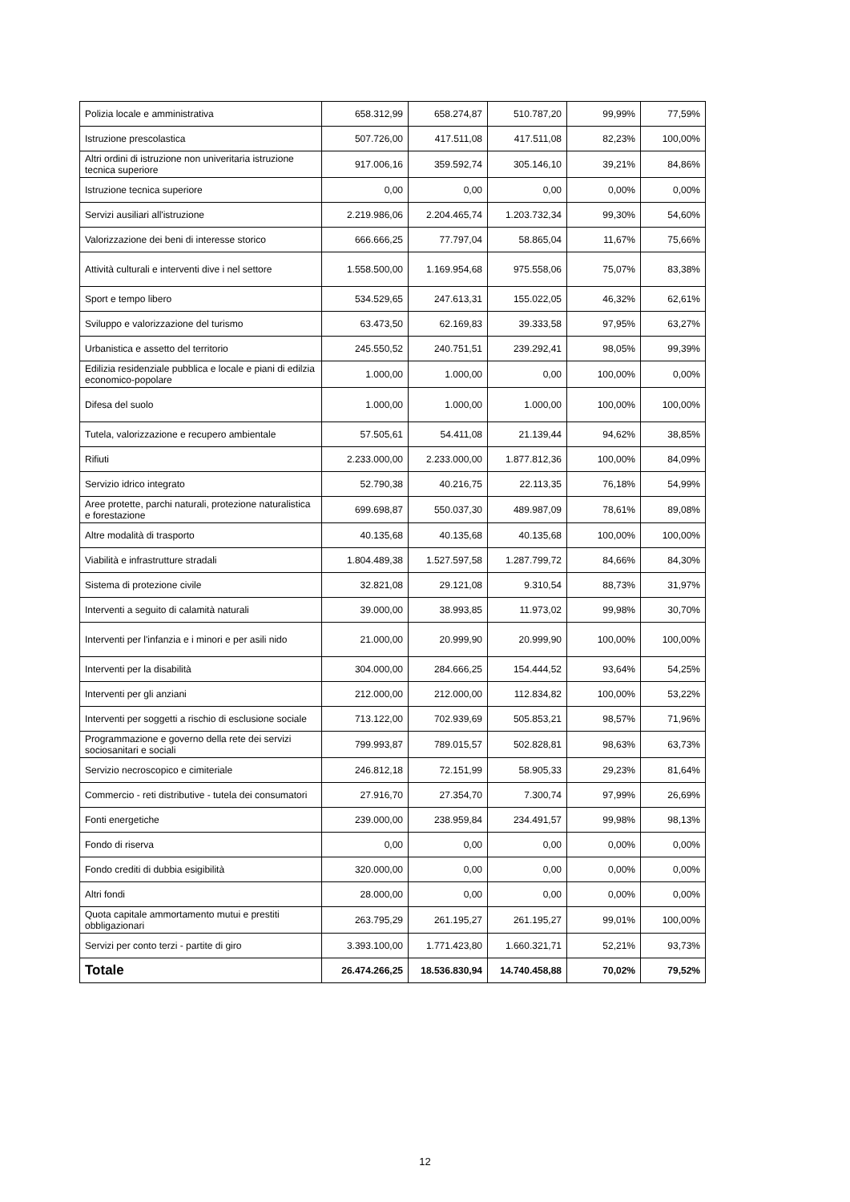| Polizia locale e amministrativa | 658.312,99 | 658.274,87 | 510.787,20 | 99,99% | 77,59% |
| Istruzione prescolastica | 507.726,00 | 417.511,08 | 417.511,08 | 82,23% | 100,00% |
| Altri ordini di istruzione non univeritaria istruzione tecnica superiore | 917.006,16 | 359.592,74 | 305.146,10 | 39,21% | 84,86% |
| Istruzione tecnica superiore | 0,00 | 0,00 | 0,00 | 0,00% | 0,00% |
| Servizi ausiliari all'istruzione | 2.219.986,06 | 2.204.465,74 | 1.203.732,34 | 99,30% | 54,60% |
| Valorizzazione dei beni di interesse storico | 666.666,25 | 77.797,04 | 58.865,04 | 11,67% | 75,66% |
| Attività culturali e interventi dive i nel settore | 1.558.500,00 | 1.169.954,68 | 975.558,06 | 75,07% | 83,38% |
| Sport e tempo libero | 534.529,65 | 247.613,31 | 155.022,05 | 46,32% | 62,61% |
| Sviluppo e valorizzazione del turismo | 63.473,50 | 62.169,83 | 39.333,58 | 97,95% | 63,27% |
| Urbanistica e assetto del territorio | 245.550,52 | 240.751,51 | 239.292,41 | 98,05% | 99,39% |
| Edilizia residenziale pubblica e locale e piani di edilzia economico-popolare | 1.000,00 | 1.000,00 | 0,00 | 100,00% | 0,00% |
| Difesa del suolo | 1.000,00 | 1.000,00 | 1.000,00 | 100,00% | 100,00% |
| Tutela, valorizzazione e recupero ambientale | 57.505,61 | 54.411,08 | 21.139,44 | 94,62% | 38,85% |
| Rifiuti | 2.233.000,00 | 2.233.000,00 | 1.877.812,36 | 100,00% | 84,09% |
| Servizio idrico integrato | 52.790,38 | 40.216,75 | 22.113,35 | 76,18% | 54,99% |
| Aree protette, parchi naturali, protezione naturalistica e forestazione | 699.698,87 | 550.037,30 | 489.987,09 | 78,61% | 89,08% |
| Altre modalità di trasporto | 40.135,68 | 40.135,68 | 40.135,68 | 100,00% | 100,00% |
| Viabilità e infrastrutture stradali | 1.804.489,38 | 1.527.597,58 | 1.287.799,72 | 84,66% | 84,30% |
| Sistema di protezione civile | 32.821,08 | 29.121,08 | 9.310,54 | 88,73% | 31,97% |
| Interventi a seguito di calamità naturali | 39.000,00 | 38.993,85 | 11.973,02 | 99,98% | 30,70% |
| Interventi per l'infanzia e i minori e per asili nido | 21.000,00 | 20.999,90 | 20.999,90 | 100,00% | 100,00% |
| Interventi per la disabilità | 304.000,00 | 284.666,25 | 154.444,52 | 93,64% | 54,25% |
| Interventi per gli anziani | 212.000,00 | 212.000,00 | 112.834,82 | 100,00% | 53,22% |
| Interventi per soggetti a rischio di esclusione sociale | 713.122,00 | 702.939,69 | 505.853,21 | 98,57% | 71,96% |
| Programmazione e governo della rete dei servizi sociosanitari e sociali | 799.993,87 | 789.015,57 | 502.828,81 | 98,63% | 63,73% |
| Servizio necroscopico e cimiteriale | 246.812,18 | 72.151,99 | 58.905,33 | 29,23% | 81,64% |
| Commercio - reti distributive - tutela dei consumatori | 27.916,70 | 27.354,70 | 7.300,74 | 97,99% | 26,69% |
| Fonti energetiche | 239.000,00 | 238.959,84 | 234.491,57 | 99,98% | 98,13% |
| Fondo di riserva | 0,00 | 0,00 | 0,00 | 0,00% | 0,00% |
| Fondo crediti di dubbia esigibilità | 320.000,00 | 0,00 | 0,00 | 0,00% | 0,00% |
| Altri fondi | 28.000,00 | 0,00 | 0,00 | 0,00% | 0,00% |
| Quota capitale ammortamento mutui e prestiti obbligazionari | 263.795,29 | 261.195,27 | 261.195,27 | 99,01% | 100,00% |
| Servizi per conto terzi - partite di giro | 3.393.100,00 | 1.771.423,80 | 1.660.321,71 | 52,21% | 93,73% |
| Totale | 26.474.266,25 | 18.536.830,94 | 14.740.458,88 | 70,02% | 79,52% |
12